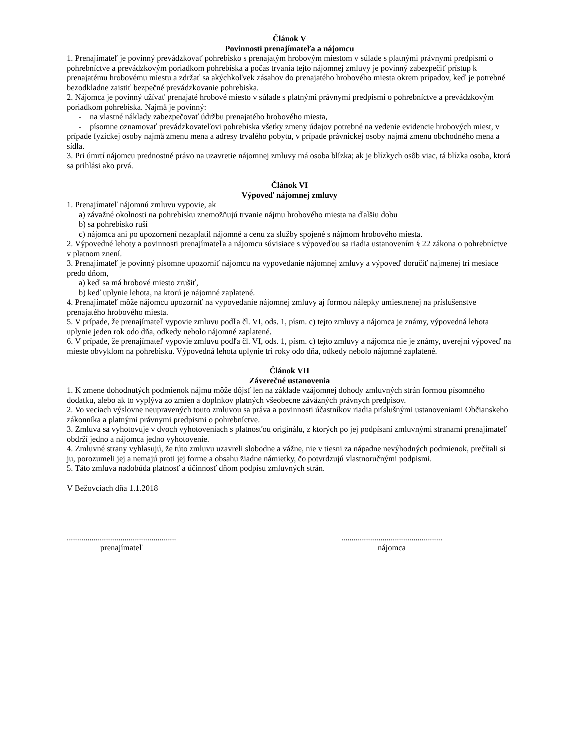Článok V
Povinnosti prenajímateľa a nájomcu
1. Prenajímateľ je povinný prevádzkovať pohrebisko s prenajatým hrobovým miestom v súlade s platnými právnymi predpismi o pohrebníctve a prevádzkovým poriadkom pohrebiska a počas trvania tejto nájomnej zmluvy je povinný zabezpečiť prístup k prenajatému hrobovému miestu a zdržať sa akýchkoľvek zásahov do prenajatého hrobového miesta okrem prípadov, keď je potrebné bezodkladne zaistiť bezpečné prevádzkovanie pohrebiska.
2. Nájomca je povinný užívať prenajaté hrobové miesto v súlade s platnými právnymi predpismi o pohrebníctve a prevádzkovým poriadkom pohrebiska. Najmä je povinný:
- na vlastné náklady zabezpečovať údržbu prenajatého hrobového miesta,
- písomne oznamovať prevádzkovateľovi pohrebiska všetky zmeny údajov potrebné na vedenie evidencie hrobových miest, v prípade fyzickej osoby najmä zmenu mena a adresy trvalého pobytu, v prípade právnickej osoby najmä zmenu obchodného mena a sídla.
3. Pri úmrtí nájomcu prednostné právo na uzavretie nájomnej zmluvy má osoba blízka; ak je blízkych osôb viac, tá blízka osoba, ktorá sa prihlási ako prvá.
Článok VI
Výpoveď nájomnej zmluvy
1. Prenajímateľ nájomnú zmluvu vypovie, ak
a) závažné okolnosti na pohrebisku znemožňujú trvanie nájmu hrobového miesta na ďalšiu dobu
b) sa pohrebisko ruší
c) nájomca ani po upozornení nezaplatil nájomné a cenu za služby spojené s nájmom hrobového miesta.
2. Výpovedné lehoty a povinnosti prenajímateľa a nájomcu súvisiace s výpoveďou sa riadia ustanovením § 22 zákona o pohrebníctve v platnom znení.
3. Prenajímateľ je povinný písomne upozorniť nájomcu na vypovedanie nájomnej zmluvy a výpoveď doručiť najmenej tri mesiace predo dňom,
a) keď sa má hrobové miesto zrušiť,
b) keď uplynie lehota, na ktorú je nájomné zaplatené.
4. Prenajímateľ môže nájomcu upozorniť na vypovedanie nájomnej zmluvy aj formou nálepky umiestnenej na príslušenstve prenajatého hrobového miesta.
5. V prípade, že prenajímateľ vypovie zmluvu podľa čl. VI, ods. 1, písm. c) tejto zmluvy a nájomca je známy, výpovedná lehota uplynie jeden rok odo dňa, odkedy nebolo nájomné zaplatené.
6. V prípade, že prenajímateľ vypovie zmluvu podľa čl. VI, ods. 1, písm. c) tejto zmluvy a nájomca nie je známy, uverejní výpoveď na mieste obvyklom na pohrebisku. Výpovedná lehota uplynie tri roky odo dňa, odkedy nebolo nájomné zaplatené.
Článok VII
Záverečné ustanovenia
1. K zmene dohodnutých podmienok nájmu môže dôjsť len na základe vzájomnej dohody zmluvných strán formou písomného dodatku, alebo ak to vyplýva zo zmien a doplnkov platných všeobecne záväzných právnych predpisov.
2. Vo veciach výslovne neupravených touto zmluvou sa práva a povinnosti účastníkov riadia príslušnými ustanoveniami Občianskeho zákonníka a platnými právnymi predpismi o pohrebníctve.
3. Zmluva sa vyhotovuje v dvoch vyhotoveniach s platnosťou originálu, z ktorých po jej podpísaní zmluvnými stranami prenajímateľ obdrží jedno a nájomca jedno vyhotovenie.
4. Zmluvné strany vyhlasujú, že túto zmluvu uzavreli slobodne a vážne, nie v tiesni za nápadne nevýhodných podmienok, prečítali si ju, porozumeli jej a nemajú proti jej forme a obsahu žiadne námietky, čo potvrdzujú vlastnoručnými podpismi.
5. Táto zmluva nadobúda platnosť a účinnosť dňom podpisu zmluvných strán.
V Bežovciach dňa 1.1.2018
.....................................................
prenajímateľ
.................................................
nájomca